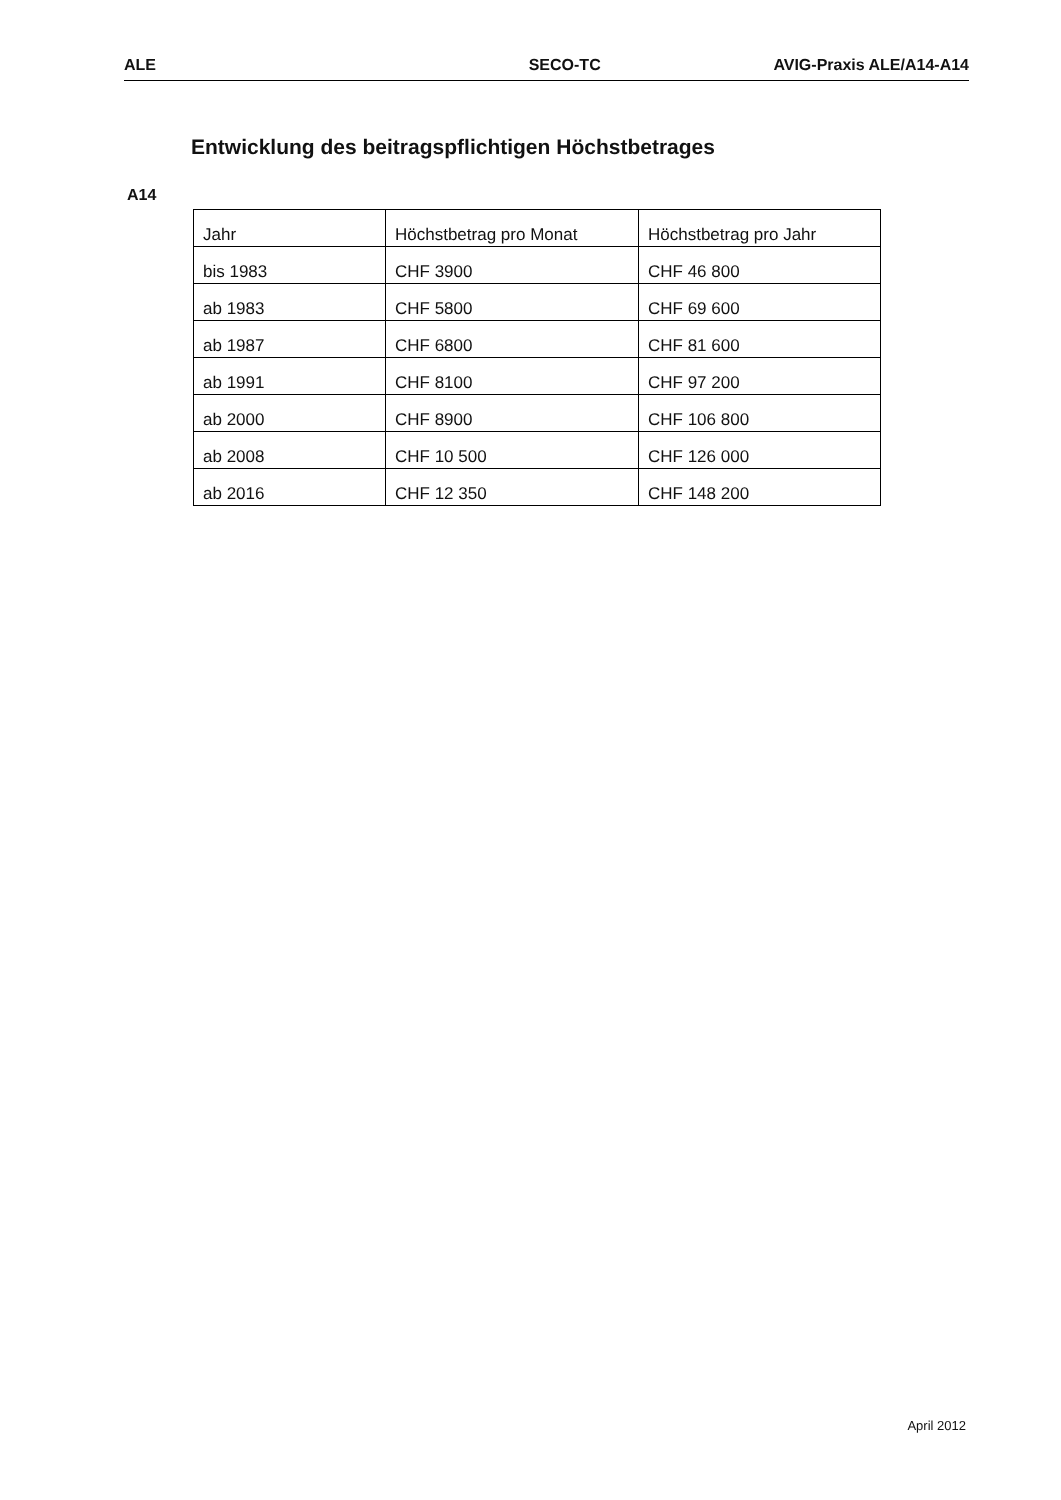ALE SECO-TC AVIG-Praxis ALE/A14-A14
Entwicklung des beitragspflichtigen Höchstbetrages
A14
| Jahr | Höchstbetrag pro Monat | Höchstbetrag pro Jahr |
| bis 1983 | CHF 3900 | CHF 46 800 |
| ab 1983 | CHF 5800 | CHF 69 600 |
| ab 1987 | CHF 6800 | CHF 81 600 |
| ab 1991 | CHF 8100 | CHF 97 200 |
| ab 2000 | CHF 8900 | CHF 106 800 |
| ab 2008 | CHF 10 500 | CHF 126 000 |
| ab 2016 | CHF 12 350 | CHF 148 200 |
April 2012